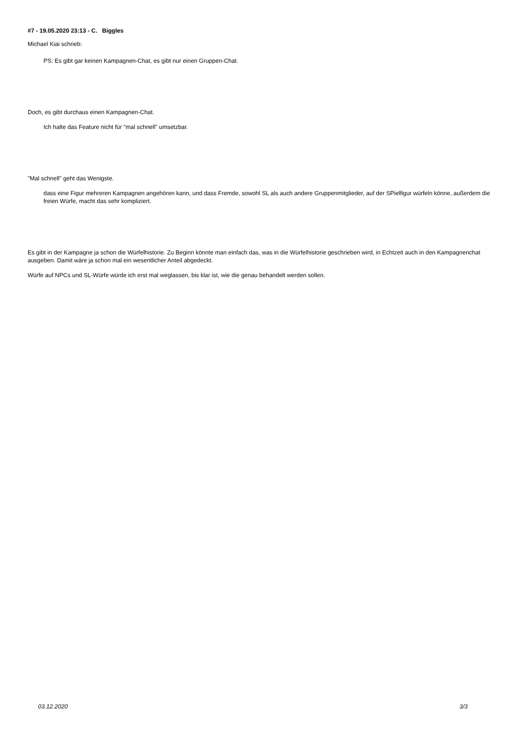#7 - 19.05.2020 23:13 - C. Biggles
Michael Kiai schrieb:
PS: Es gibt gar keinen Kampagnen-Chat, es gibt nur einen Gruppen-Chat.
Doch, es gibt durchaus einen Kampagnen-Chat.
Ich halte das Feature nicht für "mal schnell" umsetzbar.
"Mal schnell" geht das Wenigste.
dass eine Figur mehreren Kampagnen angehören kann, und dass Fremde, sowohl SL als auch andere Gruppenmitglieder, auf der SPielfigur würfeln könne, außerdem die freien Würfe, macht das sehr kompliziert.
Es gibt in der Kampagne ja schon die Würfelhistorie. Zu Beginn könnte man einfach das, was in die Würfelhistorie geschrieben wird, in Echtzeit auch in den Kampagnenchat ausgeben. Damit wäre ja schon mal ein wesentlicher Anteil abgedeckt.
Würfe auf NPCs und SL-Würfe würde ich erst mal weglassen, bis klar ist, wie die genau behandelt werden sollen.
03.12.2020 3/3